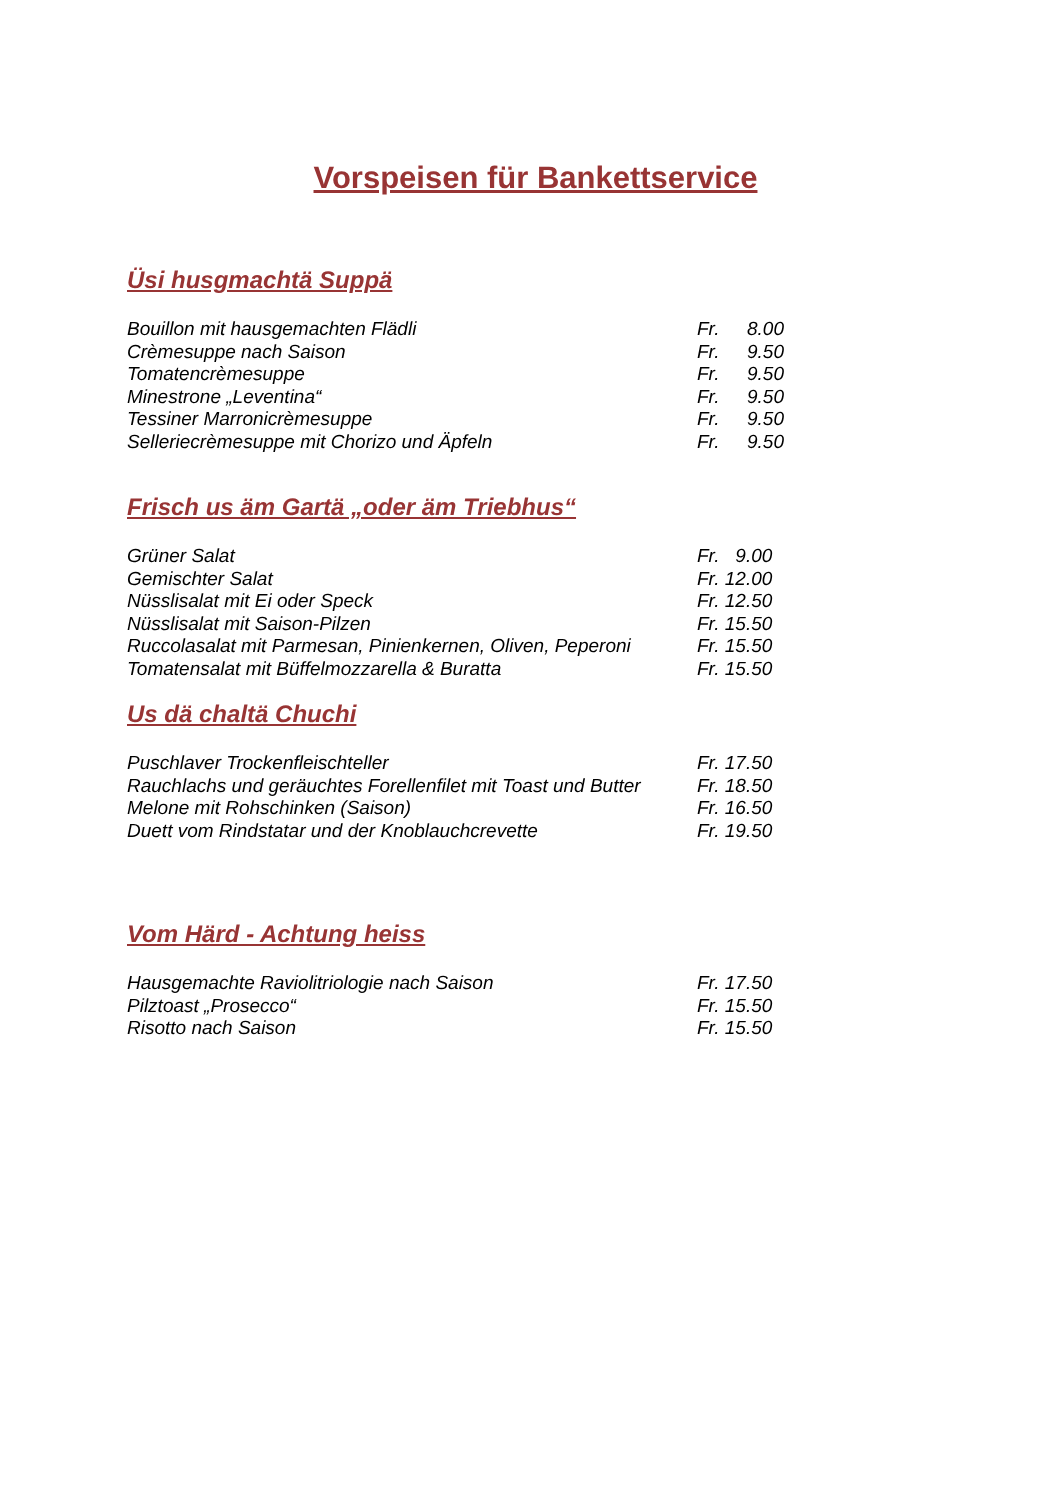Vorspeisen für Bankettservice
Üsi husgmachtä Suppä
| Bouillon mit hausgemachten Flädli | Fr. | 8.00 |
| Crèmesuppe nach Saison | Fr. | 9.50 |
| Tomatencrèmesuppe | Fr. | 9.50 |
| Minestrone „Leventina“ | Fr. | 9.50 |
| Tessiner Marronicrèmesuppe | Fr. | 9.50 |
| Selleriecrèmesuppe mit Chorizo und Äpfeln | Fr. | 9.50 |
Frisch us äm Gartä „oder äm Triebhus“
| Grüner Salat | Fr. 9.00 |
| Gemischter Salat | Fr. 12.00 |
| Nüsslisalat mit Ei oder Speck | Fr. 12.50 |
| Nüsslisalat mit Saison-Pilzen | Fr. 15.50 |
| Ruccolasalat mit Parmesan, Pinienkernen, Oliven, Peperoni | Fr. 15.50 |
| Tomatensalat mit Büffelmozzarella & Buratta | Fr. 15.50 |
Us dä chaltä Chuchi
| Puschlaver Trockenfleischteller | Fr. 17.50 |
| Rauchlachs und geräuchtes Forellenfilet mit Toast und Butter | Fr. 18.50 |
| Melone mit Rohschinken (Saison) | Fr. 16.50 |
| Duett vom Rindstatar und der Knoblauchcrevette | Fr. 19.50 |
Vom Härd - Achtung heiss
| Hausgemachte Raviolitriologie nach Saison | Fr. 17.50 |
| Pilztoast „Prosecco“ | Fr. 15.50 |
| Risotto nach Saison | Fr. 15.50 |